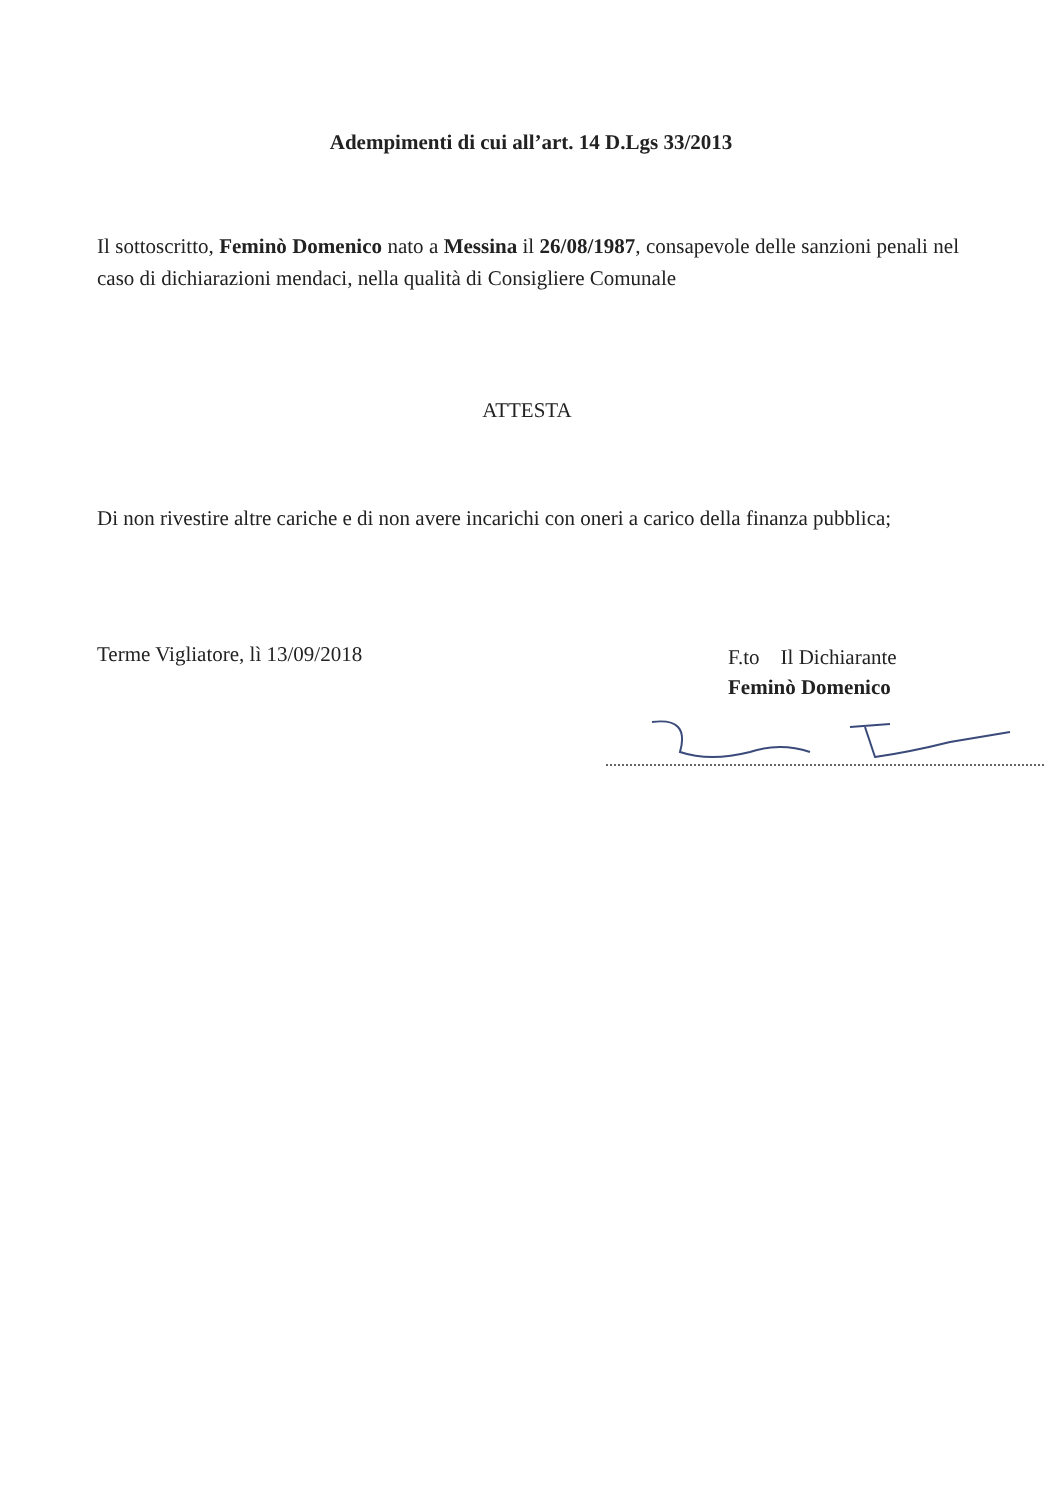Adempimenti di cui all’art. 14 D.Lgs 33/2013
Il sottoscritto, Feminò Domenico nato a Messina il 26/08/1987, consapevole delle sanzioni penali nel caso di dichiarazioni mendaci, nella qualità di Consigliere Comunale
ATTESTA
Di non rivestire altre cariche e di non avere incarichi con oneri a carico della finanza pubblica;
Terme Vigliatore, lì 13/09/2018
F.to Il Dichiarante
Feminò Domenico